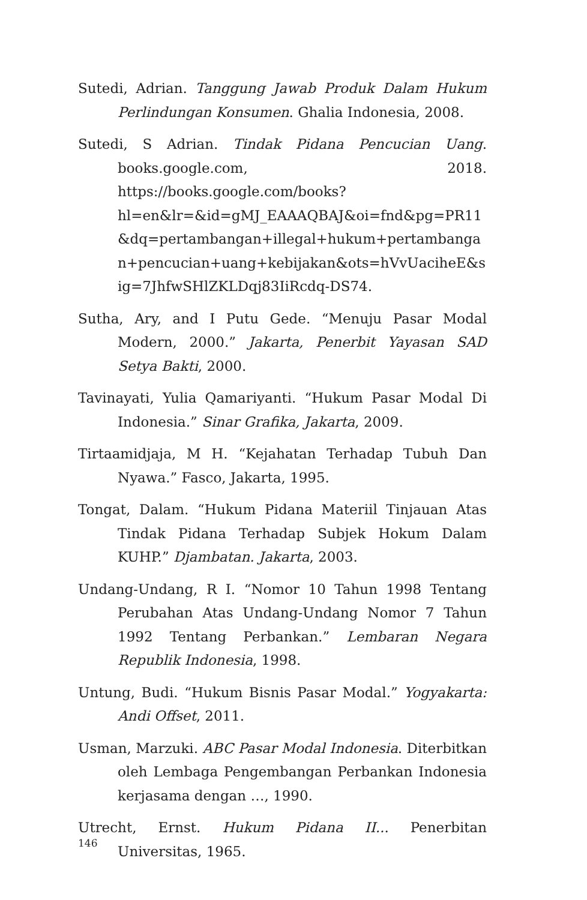Sutedi, Adrian. Tanggung Jawab Produk Dalam Hukum Perlindungan Konsumen. Ghalia Indonesia, 2008.
Sutedi, S Adrian. Tindak Pidana Pencucian Uang. books.google.com, 2018. https://books.google.com/books?hl=en&lr=&id=gMJ_EAAAQBAJ&oi=fnd&pg=PR11&dq=pertambangan+illegal+hukum+pertambangan+pencucian+uang+kebijakan&ots=hVvUaciheE&sig=7JhfwSHlZKLDqj83IiRcdq-DS74.
Sutha, Ary, and I Putu Gede. “Menuju Pasar Modal Modern, 2000.” Jakarta, Penerbit Yayasan SAD Setya Bakti, 2000.
Tavinayati, Yulia Qamariyanti. “Hukum Pasar Modal Di Indonesia.” Sinar Grafika, Jakarta, 2009.
Tirtaamidjaja, M H. “Kejahatan Terhadap Tubuh Dan Nyawa.” Fasco, Jakarta, 1995.
Tongat, Dalam. “Hukum Pidana Materiil Tinjauan Atas Tindak Pidana Terhadap Subjek Hokum Dalam KUHP.” Djambatan. Jakarta, 2003.
Undang-Undang, R I. “Nomor 10 Tahun 1998 Tentang Perubahan Atas Undang-Undang Nomor 7 Tahun 1992 Tentang Perbankan.” Lembaran Negara Republik Indonesia, 1998.
Untung, Budi. “Hukum Bisnis Pasar Modal.” Yogyakarta: Andi Offset, 2011.
Usman, Marzuki. ABC Pasar Modal Indonesia. Diterbitkan oleh Lembaga Pengembangan Perbankan Indonesia kerjasama dengan …, 1990.
Utrecht, Ernst. Hukum Pidana II... Penerbitan Universitas, 1965.
146